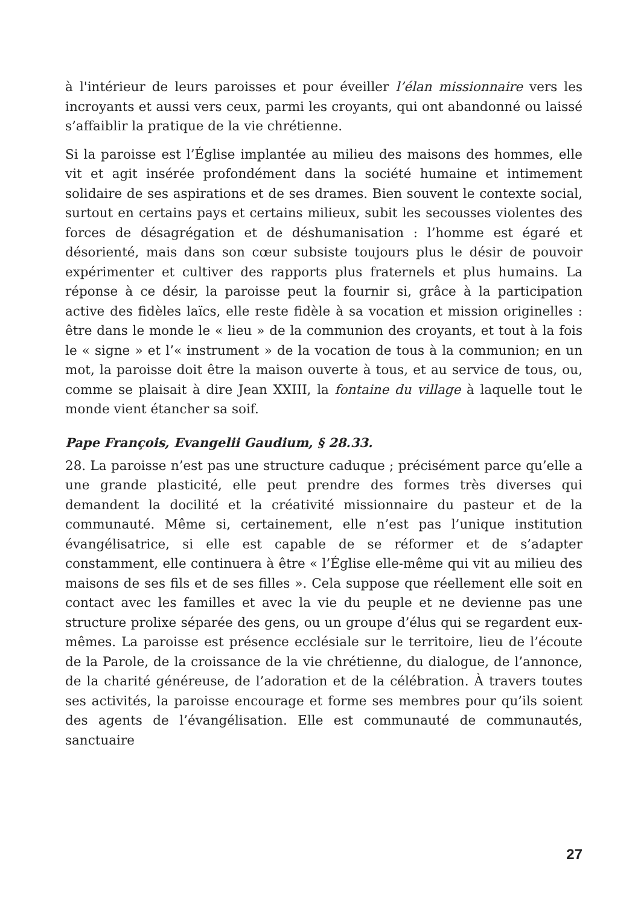à l'intérieur de leurs paroisses et pour éveiller l’élan missionnaire vers les incroyants et aussi vers ceux, parmi les croyants, qui ont abandonné ou laissé s’affaiblir la pratique de la vie chrétienne.
Si la paroisse est l’Église implantée au milieu des maisons des hommes, elle vit et agit insérée profondément dans la société humaine et intimement solidaire de ses aspirations et de ses drames. Bien souvent le contexte social, surtout en certains pays et certains milieux, subit les secousses violentes des forces de désagrégation et de déshumanisation : l’homme est égaré et désorienté, mais dans son cœur subsiste toujours plus le désir de pouvoir expérimenter et cultiver des rapports plus fraternels et plus humains. La réponse à ce désir, la paroisse peut la fournir si, grâce à la participation active des fidèles laïcs, elle reste fidèle à sa vocation et mission originelles : être dans le monde le « lieu » de la communion des croyants, et tout à la fois le « signe » et l’« instrument » de la vocation de tous à la communion; en un mot, la paroisse doit être la maison ouverte à tous, et au service de tous, ou, comme se plaisait à dire Jean XXIII, la fontaine du village à laquelle tout le monde vient étancher sa soif.
Pape François, Evangelii Gaudium, § 28.33.
28. La paroisse n’est pas une structure caduque ; précisément parce qu’elle a une grande plasticité, elle peut prendre des formes très diverses qui demandent la docilité et la créativité missionnaire du pasteur et de la communauté. Même si, certainement, elle n’est pas l’unique institution évangélisatrice, si elle est capable de se réformer et de s’adapter constamment, elle continuera à être « l’Église elle-même qui vit au milieu des maisons de ses fils et de ses filles ». Cela suppose que réellement elle soit en contact avec les familles et avec la vie du peuple et ne devienne pas une structure prolixe séparée des gens, ou un groupe d’élus qui se regardent eux-mêmes. La paroisse est présence ecclésiale sur le territoire, lieu de l’écoute de la Parole, de la croissance de la vie chrétienne, du dialogue, de l’annonce, de la charité généreuse, de l’adoration et de la célébration. À travers toutes ses activités, la paroisse encourage et forme ses membres pour qu’ils soient des agents de l’évangélisation. Elle est communauté de communautés, sanctuaire
27